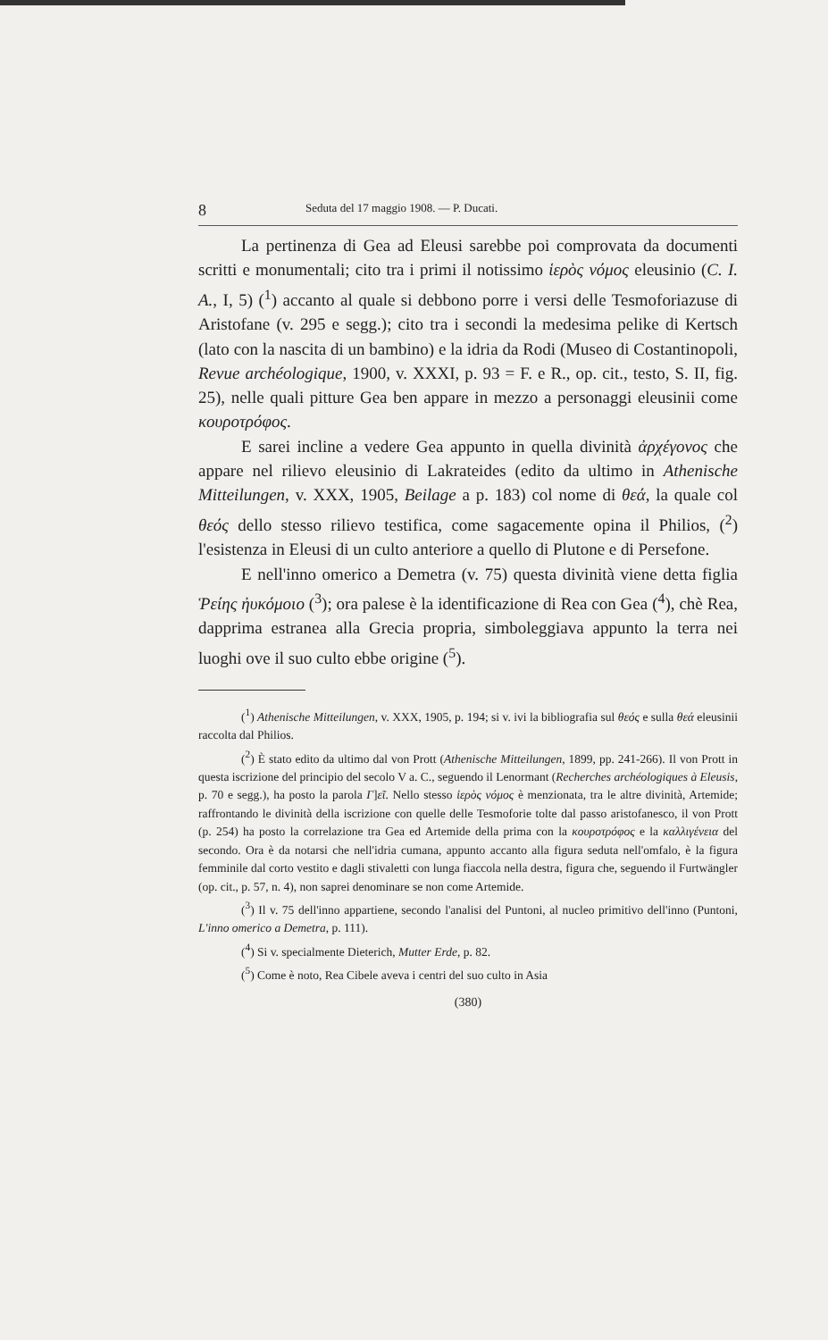8 Seduta del 17 maggio 1908. — P. Ducati.
La pertinenza di Gea ad Eleusi sarebbe poi comprovata da documenti scritti e monumentali; cito tra i primi il notissimo ἱερὸς νόμος eleusinio (C. I. A., I, 5) (<sup>1</sup>) accanto al quale si debbono porre i versi delle Tesmoforiazuse di Aristofane (v. 295 e segg.); cito tra i secondi la medesima pelike di Kertsch (lato con la nascita di un bambino) e la idria da Rodi (Museo di Costantinopoli, Revue archéologique, 1900, v. XXXI, p. 93 = F. e R., op. cit., testo, S. II, fig. 25), nelle quali pitture Gea ben appare in mezzo a personaggi eleusinii come κουροτρόφος.
E sarei incline a vedere Gea appunto in quella divinità ἀρχέγονος che appare nel rilievo eleusinio di Lakrateides (edito da ultimo in Athenische Mitteilungen, v. XXX, 1905, Beilage a p. 183) col nome di θεά, la quale col θεός dello stesso rilievo testifica, come sagacemente opina il Philios, (<sup>2</sup>) l'esistenza in Eleusi di un culto anteriore a quello di Plutone e di Persefone.
E nell'inno omerico a Demetra (v. 75) questa divinità viene detta figlia Ῥείης ἠυκόμοιο (<sup>3</sup>); ora palese è la identificazione di Rea con Gea (<sup>4</sup>), chè Rea, dapprima estranea alla Grecia propria, simboleggiava appunto la terra nei luoghi ove il suo culto ebbe origine (<sup>5</sup>).
(<sup>1</sup>) Athenische Mitteilungen, v. XXX, 1905, p. 194; si v. ivi la bibliografia sul θεός e sulla θεά eleusinii raccolta dal Philios.
(<sup>2</sup>) È stato edito da ultimo dal von Prott (Athenische Mitteilungen, 1899, pp. 241-266). Il von Prott in questa iscrizione del principio del secolo V a. C., seguendo il Lenormant (Recherches archéologiques à Eleusis, p. 70 e segg.), ha posto la parola Γ]εῖ. Nello stesso ἱερὸς νόμος è menzionata, tra le altre divinità, Artemide; raffrontando le divinità della iscrizione con quelle delle Tesmoforie tolte dal passo aristofanesco, il von Prott (p. 254) ha posto la correlazione tra Gea ed Artemide della prima con la κουροτρόφος e la καλλιγένεια del secondo. Ora è da notarsi che nell'idria cumana, appunto accanto alla figura seduta nell'omfalo, è la figura femminile dal corto vestito e dagli stivaletti con lunga fiaccola nella destra, figura che, seguendo il Furtwängler (op. cit., p. 57, n. 4), non saprei denominare se non come Artemide.
(<sup>3</sup>) Il v. 75 dell'inno appartiene, secondo l'analisi del Puntoni, al nucleo primitivo dell'inno (Puntoni, L'inno omerico a Demetra, p. 111).
(<sup>4</sup>) Si v. specialmente Dieterich, Mutter Erde, p. 82.
(<sup>5</sup>) Come è noto, Rea Cibele aveva i centri del suo culto in Asia
(380)